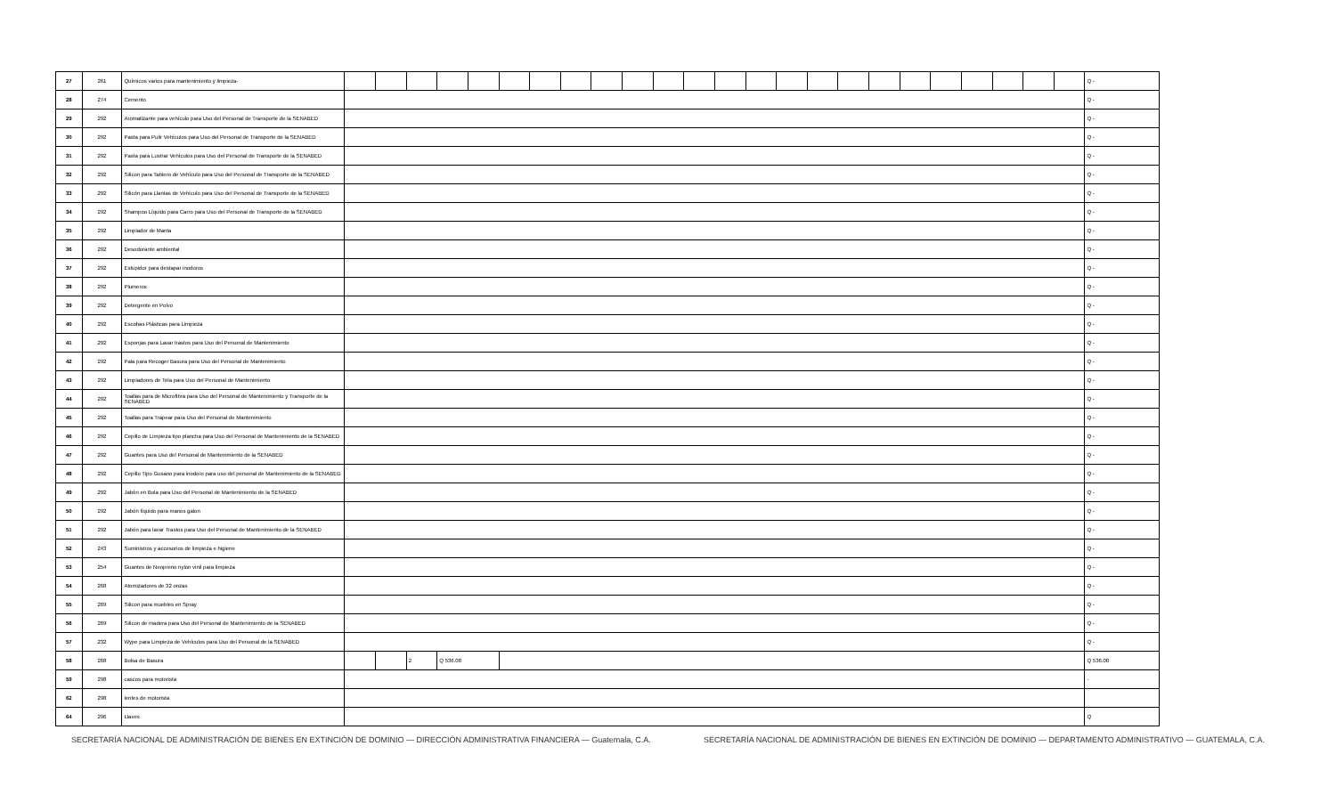| 27 | 261 | Químicos varios para mantenimiento y limpieza- | | | | | | | | | | | | | | | | | | | | | | | | | Q - |
| 28 | 274 | Cemento | | | | | | | | | | | | | | | | | | | | | | | | | Q - |
| 29 | 292 | Aromatizante para vehículo para Uso del Personal de Transporte de la SENABED | | | | | | | | | | | | | | | | | | | | | | | | | Q - |
| 30 | 292 | Pasta para Pulir Vehículos para Uso del Personal de Transporte de la SENABED | | | | | | | | | | | | | | | | | | | | | | | | | Q - |
| 31 | 292 | Pasta para Lustrar Vehículos para Uso del Personal de Transporte de la SENABED | | | | | | | | | | | | | | | | | | | | | | | | | Q - |
| 32 | 292 | Silicon para Tablero de Vehículo para Uso del Personal de Transporte de la SENABED | | | | | | | | | | | | | | | | | | | | | | | | | Q - |
| 33 | 292 | Silicón para Llantas de Vehículo para Uso del Personal de Transporte de la SENABED | | | | | | | | | | | | | | | | | | | | | | | | | Q - |
| 34 | 292 | Shampoo Líquido para Carro para Uso del Personal de Transporte de la SENABED | | | | | | | | | | | | | | | | | | | | | | | | | Q - |
| 35 | 292 | Limpiador de Manta | | | | | | | | | | | | | | | | | | | | | | | | | Q - |
| 36 | 292 | Desodorante ambiental | | | | | | | | | | | | | | | | | | | | | | | | | Q - |
| 37 | 292 | Estupidor para destapar inodoros | | | | | | | | | | | | | | | | | | | | | | | | | Q - |
| 38 | 292 | Plumeros | | | | | | | | | | | | | | | | | | | | | | | | | Q - |
| 39 | 292 | Detergente en Polvo | | | | | | | | | | | | | | | | | | | | | | | | | Q - |
| 40 | 292 | Escobas Plásticas para Limpieza | | | | | | | | | | | | | | | | | | | | | | | | | Q - |
| 41 | 292 | Esponjas para Lavar trastos para Uso del Personal de Mantenimiento | | | | | | | | | | | | | | | | | | | | | | | | | Q - |
| 42 | 292 | Pala para Recoger Basura para Uso del Personal de Mantenimiento | | | | | | | | | | | | | | | | | | | | | | | | | Q - |
| 43 | 292 | Limpiadores de Tela para Uso del Personal de Mantenimiento | | | | | | | | | | | | | | | | | | | | | | | | | Q - |
| 44 | 292 | Toallas para de Microfibra para Uso del Personal de Mantenimiento y Transporte de la SENABED | | | | | | | | | | | | | | | | | | | | | | | | | Q - |
| 45 | 292 | Toallas para Trapear para Uso del Personal de Mantenimiento | | | | | | | | | | | | | | | | | | | | | | | | | Q - |
| 46 | 292 | Cepillo de Limpieza tipo plancha para Uso del Personal de Mantenimiento de la SENABED | | | | | | | | | | | | | | | | | | | | | | | | | Q - |
| 47 | 292 | Guantes para Uso del Personal de Mantenimiento de la SENABED | | | | | | | | | | | | | | | | | | | | | | | | | Q - |
| 48 | 292 | Cepillo Tipo Gusano para inodoro para uso del personal de Mantenimiento de la SENABED | | | | | | | | | | | | | | | | | | | | | | | | | Q - |
| 49 | 292 | Jabón en Bola para Uso del Personal de Mantenimiento de la SENABED | | | | | | | | | | | | | | | | | | | | | | | | | Q - |
| 50 | 292 | Jabón líquido para manos galon | | | | | | | | | | | | | | | | | | | | | | | | | Q - |
| 51 | 292 | Jabón para lavar Trastos para Uso del Personal de Mantenimiento de la SENABED | | | | | | | | | | | | | | | | | | | | | | | | | Q - |
| 52 | 243 | Suministros y accesorios de limpieza e higiene | | | | | | | | | | | | | | | | | | | | | | | | | Q - |
| 53 | 254 | Guantes de Neopreno nylon vinil para limpieza | | | | | | | | | | | | | | | | | | | | | | | | | Q - |
| 54 | 268 | Atomizadores de 32 onzas | | | | | | | | | | | | | | | | | | | | | | | | | Q - |
| 55 | 269 | Silicon para muebles en Spray | | | | | | | | | | | | | | | | | | | | | | | | | Q - |
| 56 | 269 | Silicon de madera para Uso del Personal de Mantenimiento de la SENABED | | | | | | | | | | | | | | | | | | | | | | | | | Q - |
| 57 | 232 | Wype para Limpieza de Vehículos para Uso del Personal de la SENABED | | | | | | | | | | | | | | | | | | | | | | | | | Q - |
| 58 | 268 | Bolsa de Basura | | | 2 | Q 536.08 | | | | | | | | | | | | | | | | | | | | | Q 536.08 |
| 59 | 298 | cascos para motorista | | | | | | | | | | | | | | | | | | | | | | | | | - |
| 62 | 298 | lentes de motorista | | | | | | | | | | | | | | | | | | | | | | | | | |
| 64 | 296 | Llaves | | | | | | | | | | | | | | | | | | | | | | | | | Q |
SECRETARÍA NACIONAL DE ADMINISTRACIÓN DE BIENES EN EXTINCIÓN DE DOMINIO — DIRECCIÓN ADMINISTRATIVA FINANCIERA — Guatemala, C.A. SECRETARÍA NACIONAL DE ADMINISTRACIÓN DE BIENES EN EXTINCIÓN DE DOMINIO — DEPARTAMENTO ADMINISTRATIVO — GUATEMALA, C.A.